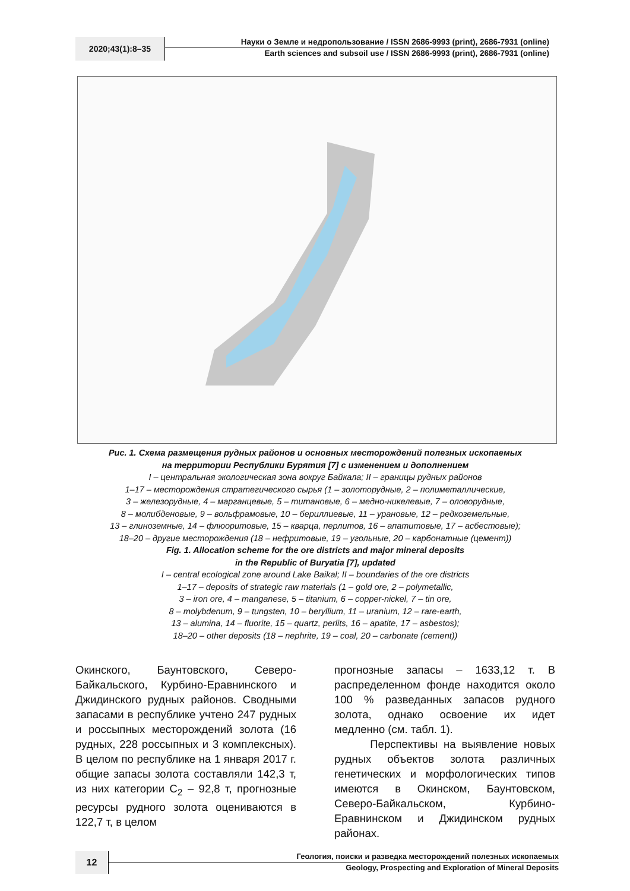2020;43(1):8–35
Науки о Земле и недропользование / ISSN 2686-9993 (print), 2686-7931 (online)
Earth sciences and subsoil use / ISSN 2686-9993 (print), 2686-7931 (online)
Рис. 1. Схема размещения рудных районов и основных месторождений полезных ископаемых
на территории Республики Бурятия [7] с изменением и дополнением
I – центральная экологическая зона вокруг Байкала; II – границы рудных районов
1–17 – месторождения стратегического сырья (1 – золоторудные, 2 – полиметаллические,
3 – железорудные, 4 – марганцевые, 5 – титановые, 6 – медно-никелевые, 7 – оловорудные,
8 – молибденовые, 9 – вольфрамовые, 10 – бериллиевые, 11 – урановые, 12 – редкоземельные,
13 – глиноземные, 14 – флюоритовые, 15 – кварца, перлитов, 16 – апатитовые, 17 – асбестовые);
18–20 – другие месторождения (18 – нефритовые, 19 – угольные, 20 – карбонатные (цемент))
Fig. 1. Allocation scheme for the ore districts and major mineral deposits
in the Republic of Buryatia [7], updated
I – central ecological zone around Lake Baikal; II – boundaries of the ore districts
1–17 – deposits of strategic raw materials (1 – gold ore, 2 – polymetallic,
3 – iron ore, 4 – manganese, 5 – titanium, 6 – copper-nickel, 7 – tin ore,
8 – molybdenum, 9 – tungsten, 10 – beryllium, 11 – uranium, 12 – rare-earth,
13 – alumina, 14 – fluorite, 15 – quartz, perlits, 16 – apatite, 17 – asbestos);
18–20 – other deposits (18 – nephrite, 19 – coal, 20 – carbonate (cement))
Окинского, Баунтовского, Северо-Байкальского, Курбино-Еравнинского и Джидинского рудных районов. Сводными запасами в республике учтено 247 рудных и россыпных месторождений золота (16 рудных, 228 россыпных и 3 комплексных). В целом по республике на 1 января 2017 г. общие запасы золота составляли 142,3 т, из них категории C<sub>2</sub> – 92,8 т, прогнозные ресурсы рудного золота оцениваются в 122,7 т, в целом
прогнозные запасы – 1633,12 т. В распределенном фонде находится около 100 % разведанных запасов рудного золота, однако освоение их идет медленно (см. табл. 1).
Перспективы на выявление новых рудных объектов золота различных генетических и морфологических типов имеются в Окинском, Баунтовском, Северо-Байкальском, Курбино-Еравнинском и Джидинском рудных районах.
12
Геология, поиски и разведка месторождений полезных ископаемых
Geology, Prospecting and Exploration of Mineral Deposits